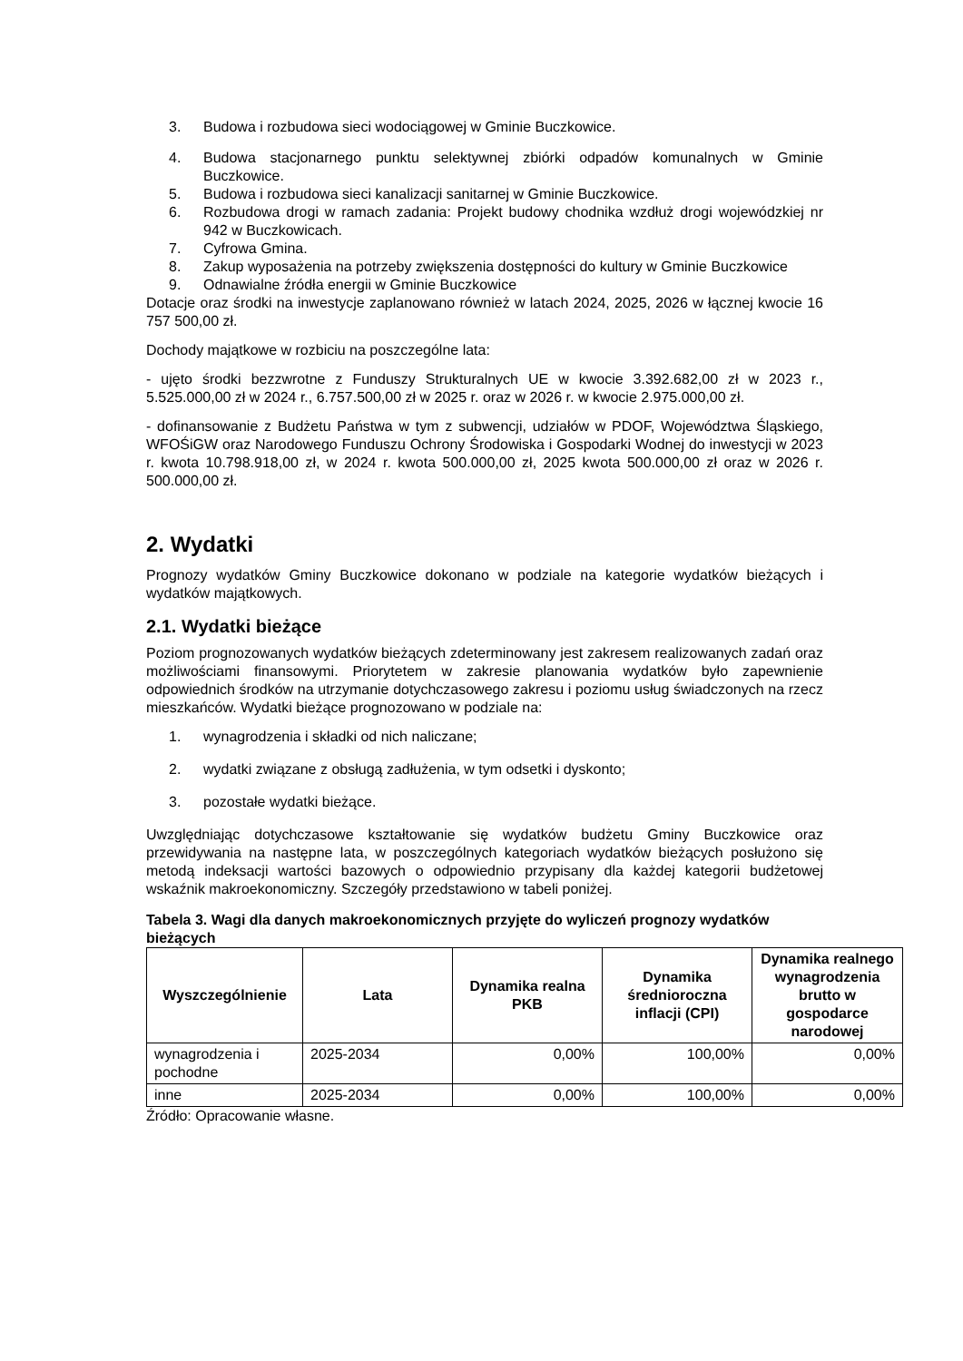3. Budowa i rozbudowa sieci wodociągowej w Gminie Buczkowice.
4. Budowa stacjonarnego punktu selektywnej zbiórki odpadów komunalnych w Gminie Buczkowice.
5. Budowa i rozbudowa sieci kanalizacji sanitarnej w Gminie Buczkowice.
6. Rozbudowa drogi w ramach zadania: Projekt budowy chodnika wzdłuż drogi wojewódzkiej nr 942 w Buczkowicach.
7. Cyfrowa Gmina.
8. Zakup wyposażenia na potrzeby zwiększenia dostępności do kultury w Gminie Buczkowice
9. Odnawialne źródła energii w Gminie Buczkowice
Dotacje oraz środki na inwestycje zaplanowano również w latach 2024, 2025, 2026 w łącznej kwocie 16 757 500,00 zł.
Dochody majątkowe w rozbiciu na poszczególne lata:
- ujęto środki bezzwrotne z Funduszy Strukturalnych UE w kwocie 3.392.682,00 zł w 2023 r., 5.525.000,00 zł w 2024 r., 6.757.500,00 zł w 2025 r. oraz w 2026 r. w kwocie 2.975.000,00 zł.
- dofinansowanie z Budżetu Państwa w tym z subwencji, udziałów w PDOF, Województwa Śląskiego, WFOŚiGW oraz Narodowego Funduszu Ochrony Środowiska i Gospodarki Wodnej do inwestycji w 2023 r. kwota 10.798.918,00 zł, w 2024 r. kwota 500.000,00 zł, 2025 kwota 500.000,00 zł oraz w 2026 r. 500.000,00 zł.
2. Wydatki
Prognozy wydatków Gminy Buczkowice dokonano w podziale na kategorie wydatków bieżących i wydatków majątkowych.
2.1. Wydatki bieżące
Poziom prognozowanych wydatków bieżących zdeterminowany jest zakresem realizowanych zadań oraz możliwościami finansowymi. Priorytetem w zakresie planowania wydatków było zapewnienie odpowiednich środków na utrzymanie dotychczasowego zakresu i poziomu usług świadczonych na rzecz mieszkańców. Wydatki bieżące prognozowano w podziale na:
1. wynagrodzenia i składki od nich naliczane;
2. wydatki związane z obsługą zadłużenia, w tym odsetki i dyskonto;
3. pozostałe wydatki bieżące.
Uwzględniając dotychczasowe kształtowanie się wydatków budżetu Gminy Buczkowice oraz przewidywania na następne lata, w poszczególnych kategoriach wydatków bieżących posłużono się metodą indeksacji wartości bazowych o odpowiednio przypisany dla każdej kategorii budżetowej wskaźnik makroekonomiczny. Szczegóły przedstawiono w tabeli poniżej.
Tabela 3. Wagi dla danych makroekonomicznych przyjęte do wyliczeń prognozy wydatków bieżących
| Wyszczególnienie | Lata | Dynamika realna PKB | Dynamika średnioroczna inflacji (CPI) | Dynamika realnego wynagrodzenia brutto w gospodarce narodowej |
| --- | --- | --- | --- | --- |
| wynagrodzenia i pochodne | 2025-2034 | 0,00% | 100,00% | 0,00% |
| inne | 2025-2034 | 0,00% | 100,00% | 0,00% |
Źródło: Opracowanie własne.